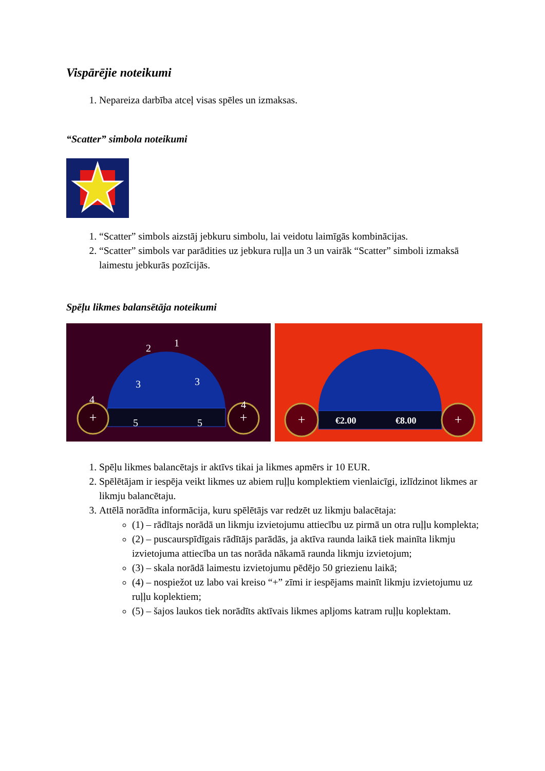Vispārējie noteikumi
1. Nepareiza darbība atceļ visas spēles un izmaksas.
“Scatter” simbola noteikumi
1. “Scatter” simbols aizstāj jebkuru simbolu, lai veidotu laimīgās kombinācijas.
2. “Scatter” simbols var parādities uz jebkura ruļļa un 3 un vairāk “Scatter” simboli izmaksā laimestu jebkurās pozīcijās.
Spēļu likmes balansētāja noteikumi
+
+
1
2
3
3
4
4
5
5
+
+
€2.00
€8.00
1. Spēļu likmes balancētajs ir aktīvs tikai ja likmes apmērs ir 10 EUR.
2. Spēlētājam ir iespēja veikt likmes uz abiem ruļļu komplektiem vienlaicīgi, izlīdzinot likmes ar likmju balancētaju.
3. Attēlā norādīta informācija, kuru spēlētājs var redzēt uz likmju balacētaja:
(1) – rādītajs norādā un likmju izvietojumu attiecību uz pirmā un otra ruļļu komplekta;
(2) – puscaurspīdīgais rādītājs parādās, ja aktīva raunda laikā tiek mainīta likmju izvietojuma attiecība un tas norāda nākamā raunda likmju izvietojum;
(3) – skala norādā laimestu izvietojumu pēdējo 50 griezienu laikā;
(4) – nospiežot uz labo vai kreiso “+” zīmi ir iespējams mainīt likmju izvietojumu uz ruļļu koplektiem;
(5) – šajos laukos tiek norādīts aktīvais likmes apljoms katram ruļļu koplektam.